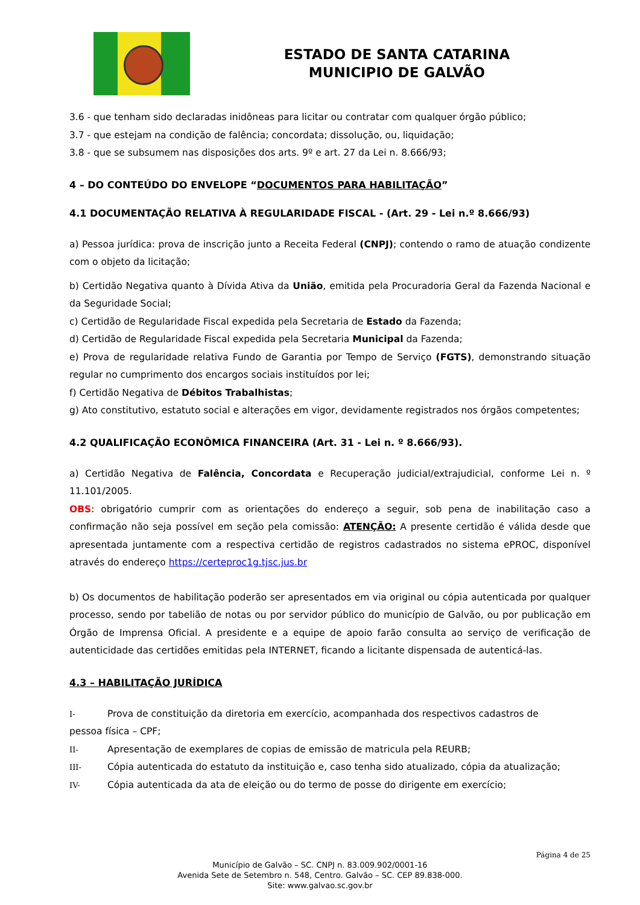ESTADO DE SANTA CATARINA
MUNICIPIO DE GALVÃO
3.6 - que tenham sido declaradas inidôneas para licitar ou contratar com qualquer órgão público;
3.7 - que estejam na condição de falência; concordata; dissolução, ou, liquidação;
3.8 - que se subsumem nas disposições dos arts. 9º e art. 27 da Lei n. 8.666/93;
4 – DO CONTEÚDO DO ENVELOPE “DOCUMENTOS PARA HABILITAÇÃO”
4.1 DOCUMENTAÇÃO RELATIVA À REGULARIDADE FISCAL - (Art. 29 - Lei n.º 8.666/93)
a) Pessoa jurídica: prova de inscrição junto a Receita Federal (CNPJ); contendo o ramo de atuação condizente com o objeto da licitação;
b) Certidão Negativa quanto à Dívida Ativa da União, emitida pela Procuradoria Geral da Fazenda Nacional e da Seguridade Social;
c) Certidão de Regularidade Fiscal expedida pela Secretaria de Estado da Fazenda;
d) Certidão de Regularidade Fiscal expedida pela Secretaria Municipal da Fazenda;
e) Prova de regularidade relativa Fundo de Garantia por Tempo de Serviço (FGTS), demonstrando situação regular no cumprimento dos encargos sociais instituídos por lei;
f) Certidão Negativa de Débitos Trabalhistas;
g) Ato constitutivo, estatuto social e alterações em vigor, devidamente registrados nos órgãos competentes;
4.2 QUALIFICAÇÃO ECONÔMICA FINANCEIRA (Art. 31 - Lei n. º 8.666/93).
a) Certidão Negativa de Falência, Concordata e Recuperação judicial/extrajudicial, conforme Lei n. º 11.101/2005.
OBS: obrigatório cumprir com as orientações do endereço a seguir, sob pena de inabilitação caso a confirmação não seja possível em seção pela comissão: ATENÇÃO: A presente certidão é válida desde que apresentada juntamente com a respectiva certidão de registros cadastrados no sistema ePROC, disponível através do endereço https://certeproc1g.tjsc.jus.br
b) Os documentos de habilitação poderão ser apresentados em via original ou cópia autenticada por qualquer processo, sendo por tabelião de notas ou por servidor público do município de Galvão, ou por publicação em Órgão de Imprensa Oficial. A presidente e a equipe de apoio farão consulta ao serviço de verificação de autenticidade das certidões emitidas pela INTERNET, ficando a licitante dispensada de autenticá-las.
4.3 – HABILITAÇÃO JURÍDICA
I- Prova de constituição da diretoria em exercício, acompanhada dos respectivos cadastros de
pessoa física – CPF;
II- Apresentação de exemplares de copias de emissão de matricula pela REURB;
III- Cópia autenticada do estatuto da instituição e, caso tenha sido atualizado, cópia da atualização;
IV- Cópia autenticada da ata de eleição ou do termo de posse do dirigente em exercício;
Página 4 de 25
Município de Galvão – SC. CNPJ n. 83.009.902/0001-16
Avenida Sete de Setembro n. 548, Centro. Galvão – SC. CEP 89.838-000.
Site: www.galvao.sc.gov.br